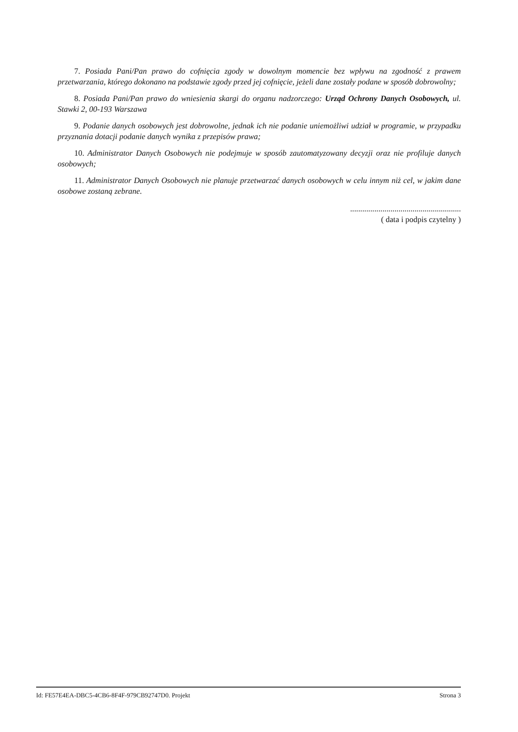7. Posiada Pani/Pan prawo do cofnięcia zgody w dowolnym momencie bez wpływu na zgodność z prawem przetwarzania, którego dokonano na podstawie zgody przed jej cofnięcie, jeżeli dane zostały podane w sposób dobrowolny;
8. Posiada Pani/Pan prawo do wniesienia skargi do organu nadzorczego: Urząd Ochrony Danych Osobowych, ul. Stawki 2, 00-193 Warszawa
9. Podanie danych osobowych jest dobrowolne, jednak ich nie podanie uniemożliwi udział w programie, w przypadku przyznania dotacji podanie danych wynika z przepisów prawa;
10. Administrator Danych Osobowych nie podejmuje w sposób zautomatyzowany decyzji oraz nie profiluje danych osobowych;
11. Administrator Danych Osobowych nie planuje przetwarzać danych osobowych w celu innym niż cel, w jakim dane osobowe zostaną zebrane.
.......................................................
( data i podpis czytelny )
Id: FE57E4EA-DBC5-4CB6-8F4F-979CB92747D0. Projekt Strona 3